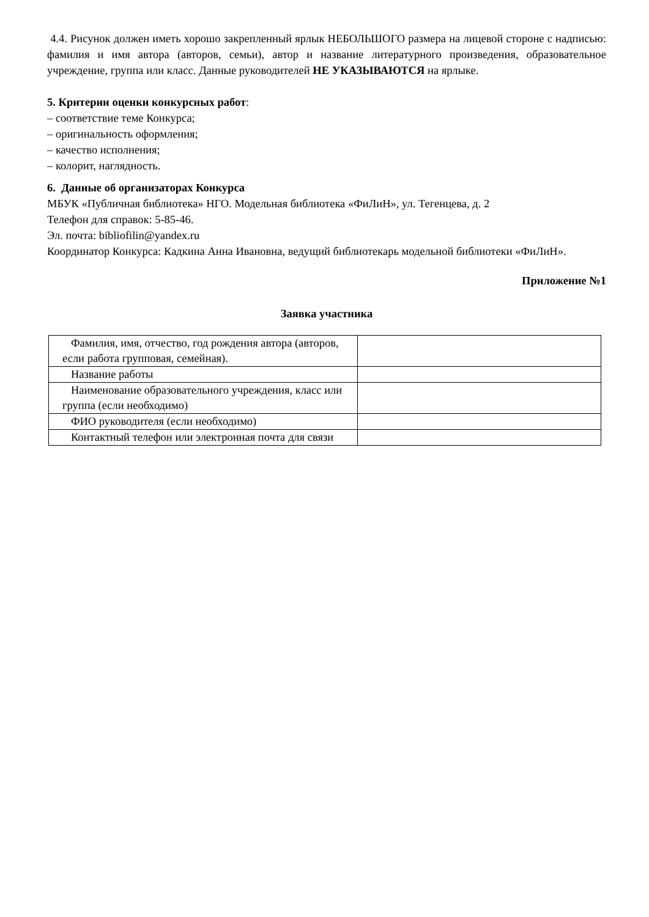4.4. Рисунок должен иметь хорошо закрепленный ярлык НЕБОЛЬШОГО размера на лицевой стороне с надписью: фамилия и имя автора (авторов, семьи), автор и название литературного произведения, образовательное учреждение, группа или класс. Данные руководителей НЕ УКАЗЫВАЮТСЯ на ярлыке.
5. Критерии оценки конкурсных работ:
– соответствие теме Конкурса;
– оригинальность оформления;
– качество исполнения;
– колорит, наглядность.
6. Данные об организаторах Конкурса
МБУК «Публичная библиотека» НГО. Модельная библиотека «ФиЛиН», ул. Тегенцева, д. 2
Телефон для справок: 5-85-46.
Эл. почта: bibliofilin@yandex.ru
Координатор Конкурса: Кадкина Анна Ивановна, ведущий библиотекарь модельной библиотеки «ФиЛиН».
Приложение №1
Заявка участника
| Фамилия, имя, отчество, год рождения автора (авторов, если работа групповая, семейная). | |
| Название работы | |
| Наименование образовательного учреждения, класс или группа (если необходимо) | |
| ФИО руководителя (если необходимо) | |
| Контактный телефон или электронная почта для связи | |